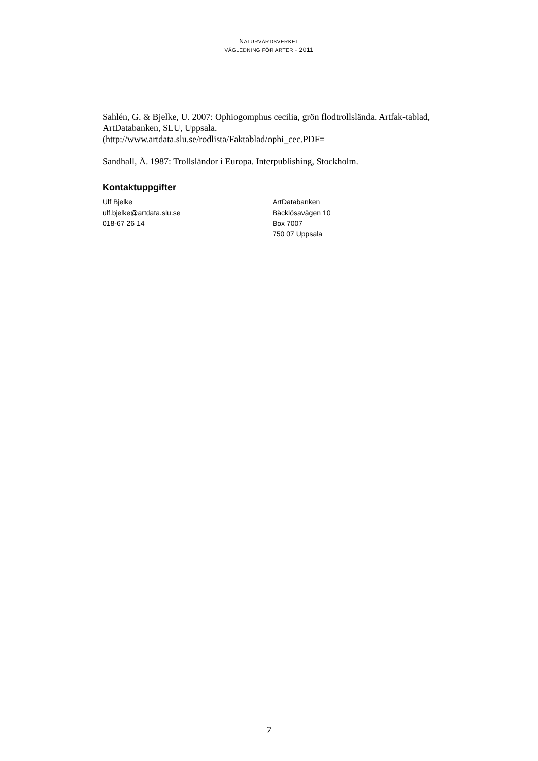NATURVÅRDSVERKET
VÄGLEDNING FÖR ARTER - 2011
Sahlén, G. & Bjelke, U. 2007: Ophiogomphus cecilia, grön flodtrollslända. Artfak-tablad, ArtDatabanken, SLU, Uppsala.
(http://www.artdata.slu.se/rodlista/Faktablad/ophi_cec.PDF=
Sandhall, Å. 1987: Trollsländor i Europa. Interpublishing, Stockholm.
Kontaktuppgifter
Ulf Bjelke
ulf.bjelke@artdata.slu.se
018-67 26 14
ArtDatabanken
Bäcklösavägen 10
Box 7007
750 07 Uppsala
7